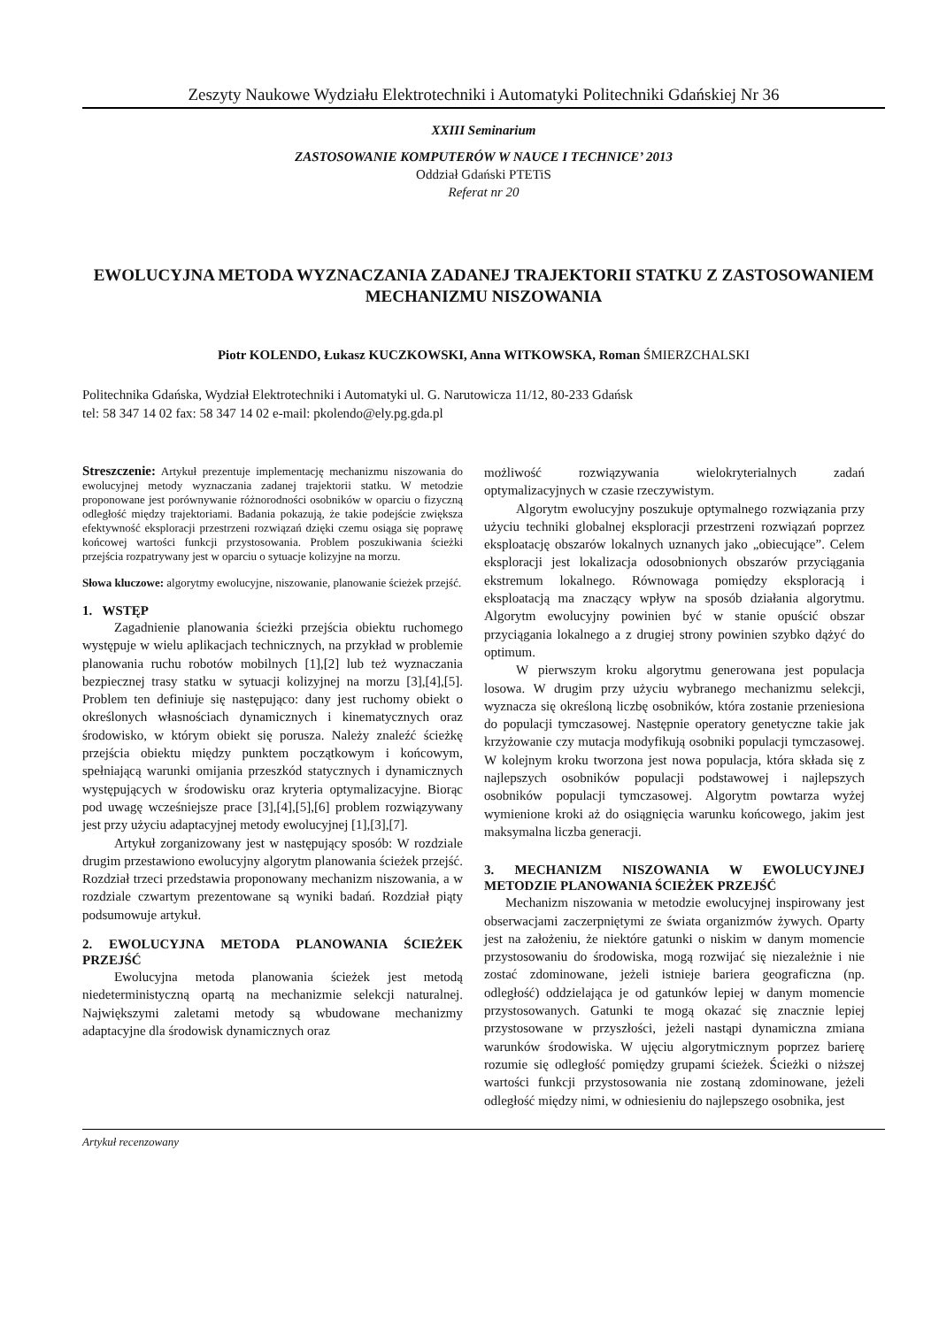Zeszyty Naukowe Wydziału Elektrotechniki i Automatyki Politechniki Gdańskiej Nr 36
XXIII Seminarium
ZASTOSOWANIE KOMPUTERÓW W NAUCE I TECHNICE’ 2013
Oddział Gdański PTETiS
Referat nr 20
EWOLUCYJNA METODA WYZNACZANIA ZADANEJ TRAJEKTORII STATKU Z ZASTOSOWANIEM MECHANIZMU NISZOWANIA
Piotr KOLENDO, Łukasz KUCZKOWSKI, Anna WITKOWSKA, Roman ŚMIERZCHALSKI
Politechnika Gdańska, Wydział Elektrotechniki i Automatyki ul. G. Narutowicza 11/12, 80-233 Gdańsk
tel: 58 347 14 02 fax: 58 347 14 02 e-mail: pkolendo@ely.pg.gda.pl
Streszczenie: Artykuł prezentuje implementację mechanizmu niszowania do ewolucyjnej metody wyznaczania zadanej trajektorii statku. W metodzie proponowane jest porównywanie różnorodności osobników w oparciu o fizyczną odległość między trajektoriami. Badania pokazują, że takie podejście zwiększa efektywność eksploracji przestrzeni rozwiązań dzięki czemu osiąga się poprawę końcowej wartości funkcji przystosowania. Problem poszukiwania ścieżki przejścia rozpatrywany jest w oparciu o sytuacje kolizyjne na morzu.
Słowa kluczowe: algorytmy ewolucyjne, niszowanie, planowanie ścieżek przejść.
1. WSTĘP
Zagadnienie planowania ścieżki przejścia obiektu ruchomego występuje w wielu aplikacjach technicznych, na przykład w problemie planowania ruchu robotów mobilnych [1],[2] lub też wyznaczania bezpiecznej trasy statku w sytuacji kolizyjnej na morzu [3],[4],[5]. Problem ten definiuje się następująco: dany jest ruchomy obiekt o określonych własnościach dynamicznych i kinematycznych oraz środowisko, w którym obiekt się porusza. Należy znaleźć ścieżkę przejścia obiektu między punktem początkowym i końcowym, spełniającą warunki omijania przeszkód statycznych i dynamicznych występujących w środowisku oraz kryteria optymalizacyjne. Biorąc pod uwagę wcześniejsze prace [3],[4],[5],[6] problem rozwiązywany jest przy użyciu adaptacyjnej metody ewolucyjnej [1],[3],[7].
Artykuł zorganizowany jest w następujący sposób: W rozdziale drugim przestawiono ewolucyjny algorytm planowania ścieżek przejść. Rozdział trzeci przedstawia proponowany mechanizm niszowania, a w rozdziale czwartym prezentowane są wyniki badań. Rozdział piąty podsumowuje artykuł.
2. EWOLUCYJNA METODA PLANOWANIA ŚCIEŻEK PRZEJŚĆ
Ewolucyjna metoda planowania ścieżek jest metodą niedeterministyczną opartą na mechanizmie selekcji naturalnej. Największymi zaletami metody są wbudowane mechanizmy adaptacyjne dla środowisk dynamicznych oraz
możliwość rozwiązywania wielokryterialnych zadań optymalizacyjnych w czasie rzeczywistym.
Algorytm ewolucyjny poszukuje optymalnego rozwiązania przy użyciu techniki globalnej eksploracji przestrzeni rozwiązań poprzez eksploatację obszarów lokalnych uznanych jako „obiecujące”. Celem eksploracji jest lokalizacja odosobnionych obszarów przyciągania ekstremum lokalnego. Równowaga pomiędzy eksploracją i eksploatacją ma znaczący wpływ na sposób działania algorytmu. Algorytm ewolucyjny powinien być w stanie opuścić obszar przyciągania lokalnego a z drugiej strony powinien szybko dążyć do optimum.
W pierwszym kroku algorytmu generowana jest populacja losowa. W drugim przy użyciu wybranego mechanizmu selekcji, wyznacza się określoną liczbę osobników, która zostanie przeniesiona do populacji tymczasowej. Następnie operatory genetyczne takie jak krzyżowanie czy mutacja modyfikują osobniki populacji tymczasowej. W kolejnym kroku tworzona jest nowa populacja, która składa się z najlepszych osobników populacji podstawowej i najlepszych osobników populacji tymczasowej. Algorytm powtarza wyżej wymienione kroki aż do osiągnięcia warunku końcowego, jakim jest maksymalna liczba generacji.
3. MECHANIZM NISZOWANIA W EWOLUCYJNEJ METODZIE PLANOWANIA ŚCIEŻEK PRZEJŚĆ
Mechanizm niszowania w metodzie ewolucyjnej inspirowany jest obserwacjami zaczerpniętymi ze świata organizmów żywych. Oparty jest na założeniu, że niektóre gatunki o niskim w danym momencie przystosowaniu do środowiska, mogą rozwijać się niezależnie i nie zostać zdominowane, jeżeli istnieje bariera geograficzna (np. odległość) oddzielająca je od gatunków lepiej w danym momencie przystosowanych. Gatunki te mogą okazać się znacznie lepiej przystosowane w przyszłości, jeżeli nastąpi dynamiczna zmiana warunków środowiska. W ujęciu algorytmicznym poprzez barierę rozumie się odległość pomiędzy grupami ścieżek. Ścieżki o niższej wartości funkcji przystosowania nie zostaną zdominowane, jeżeli odległość między nimi, w odniesieniu do najlepszego osobnika, jest
Artykuł recenzowany